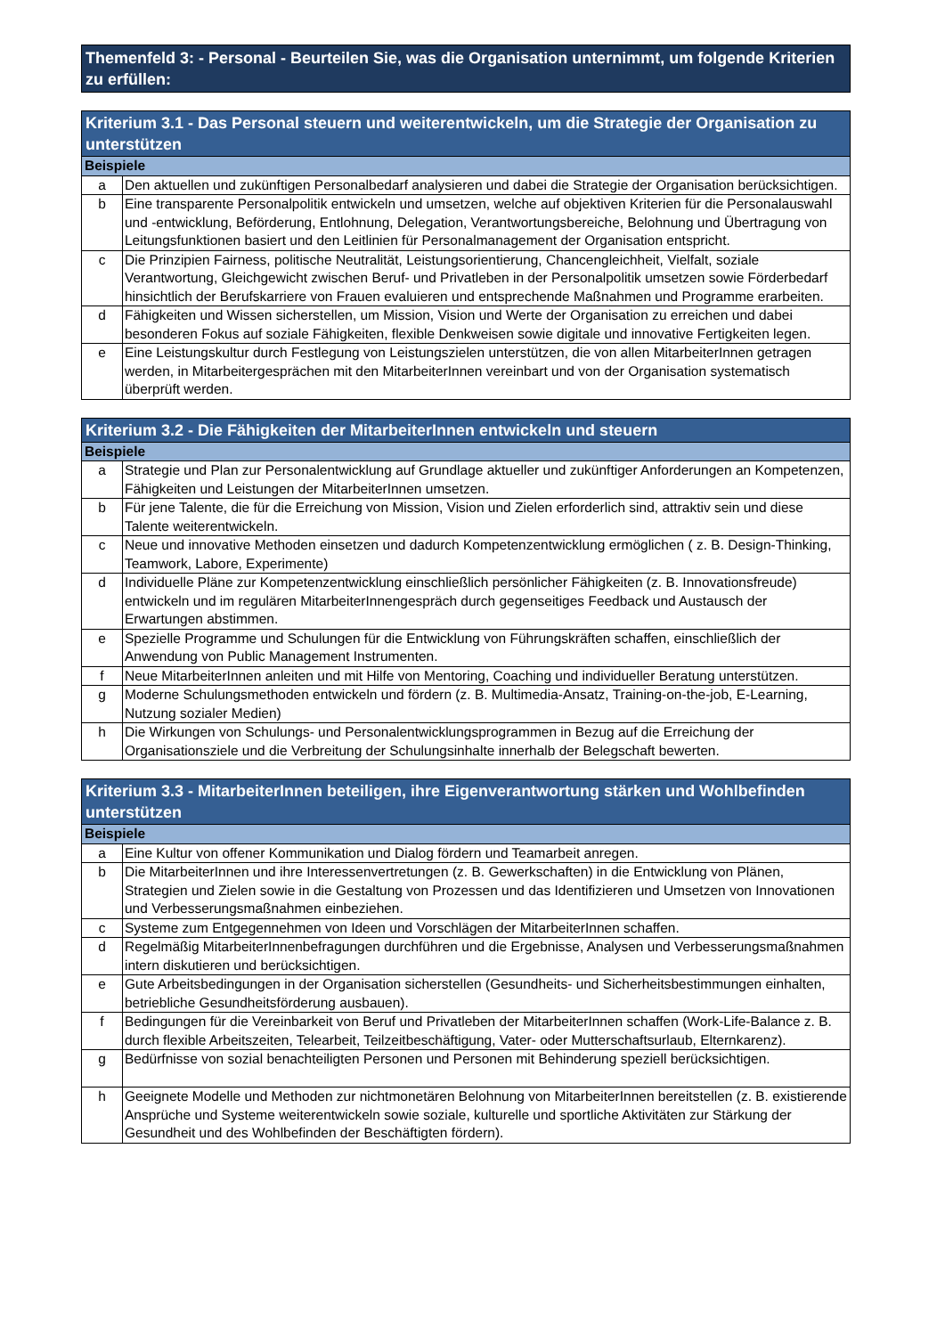Themenfeld 3: - Personal - Beurteilen Sie, was die Organisation unternimmt, um folgende Kriterien zu erfüllen:
| Kriterium 3.1 - Das Personal steuern und weiterentwickeln, um die Strategie der Organisation zu unterstützen | |
| --- | --- |
| Beispiele | |
| a | Den aktuellen und zukünftigen Personalbedarf analysieren und dabei die Strategie der Organisation berücksichtigen. |
| b | Eine transparente Personalpolitik entwickeln und umsetzen, welche auf objektiven Kriterien für die Personalauswahl und -entwicklung, Beförderung, Entlohnung, Delegation, Verantwortungsbereiche, Belohnung und Übertragung von Leitungsfunktionen basiert und den Leitlinien für Personalmanagement der Organisation entspricht. |
| c | Die Prinzipien Fairness, politische Neutralität, Leistungsorientierung, Chancengleichheit, Vielfalt, soziale Verantwortung, Gleichgewicht zwischen Beruf- und Privatleben in der Personalpolitik umsetzen sowie Förderbedarf hinsichtlich der Berufskarriere von Frauen evaluieren und entsprechende Maßnahmen und Programme erarbeiten. |
| d | Fähigkeiten und Wissen sicherstellen, um Mission, Vision und Werte der Organisation zu erreichen und dabei besonderen Fokus auf soziale Fähigkeiten, flexible Denkweisen sowie digitale und innovative Fertigkeiten legen. |
| e | Eine Leistungskultur durch Festlegung von Leistungszielen unterstützen, die von allen MitarbeiterInnen getragen werden, in Mitarbeitergesprächen mit den MitarbeiterInnen vereinbart und von der Organisation systematisch überprüft werden. |
| Kriterium 3.2 - Die Fähigkeiten der MitarbeiterInnen entwickeln und steuern | |
| --- | --- |
| Beispiele | |
| a | Strategie und Plan zur Personalentwicklung auf Grundlage aktueller und zukünftiger Anforderungen an Kompetenzen, Fähigkeiten und Leistungen der MitarbeiterInnen umsetzen. |
| b | Für jene Talente, die für die Erreichung von Mission, Vision und Zielen erforderlich sind, attraktiv sein und diese Talente weiterentwickeln. |
| c | Neue und innovative Methoden einsetzen und dadurch Kompetenzentwicklung ermöglichen ( z. B. Design-Thinking, Teamwork, Labore, Experimente) |
| d | Individuelle Pläne zur Kompetenzentwicklung einschließlich persönlicher Fähigkeiten (z. B. Innovationsfreude) entwickeln und im regulären MitarbeiterInnengespräch durch gegenseitiges Feedback und Austausch der Erwartungen abstimmen. |
| e | Spezielle Programme und Schulungen für die Entwicklung von Führungskräften schaffen, einschließlich der Anwendung von Public Management Instrumenten. |
| f | Neue MitarbeiterInnen anleiten und mit Hilfe von Mentoring, Coaching und individueller Beratung unterstützen. |
| g | Moderne Schulungsmethoden entwickeln und fördern (z. B. Multimedia-Ansatz, Training-on-the-job, E-Learning, Nutzung sozialer Medien) |
| h | Die Wirkungen von Schulungs- und Personalentwicklungsprogrammen in Bezug auf die Erreichung der Organisationsziele und die Verbreitung der Schulungsinhalte innerhalb der Belegschaft bewerten. |
| Kriterium 3.3 - MitarbeiterInnen beteiligen, ihre Eigenverantwortung stärken und Wohlbefinden unterstützen | |
| --- | --- |
| Beispiele | |
| a | Eine Kultur von offener Kommunikation und Dialog fördern und Teamarbeit anregen. |
| b | Die MitarbeiterInnen und ihre Interessenvertretungen (z. B. Gewerkschaften) in die Entwicklung von Plänen, Strategien und Zielen sowie in die Gestaltung von Prozessen und das Identifizieren und Umsetzen von Innovationen und Verbesserungsmaßnahmen einbeziehen. |
| c | Systeme zum Entgegennehmen von Ideen und Vorschlägen der MitarbeiterInnen schaffen. |
| d | Regelmäßig MitarbeiterInnenbefragungen durchführen und die Ergebnisse, Analysen und Verbesserungsmaßnahmen intern diskutieren und berücksichtigen. |
| e | Gute Arbeitsbedingungen in der Organisation sicherstellen (Gesundheits- und Sicherheitsbestimmungen einhalten, betriebliche Gesundheitsförderung ausbauen). |
| f | Bedingungen für die Vereinbarkeit von Beruf und Privatleben der MitarbeiterInnen schaffen (Work-Life-Balance z. B. durch flexible Arbeitszeiten, Telearbeit, Teilzeitbeschäftigung, Vater- oder Mutterschaftsurlaub, Elternkarenz). |
| g | Bedürfnisse von sozial benachteiligten Personen und Personen mit Behinderung speziell berücksichtigen. |
| h | Geeignete Modelle und Methoden zur nichtmonetären Belohnung von MitarbeiterInnen bereitstellen (z. B. existierende Ansprüche und Systeme weiterentwickeln sowie soziale, kulturelle und sportliche Aktivitäten zur Stärkung der Gesundheit und des Wohlbefinden der Beschäftigten fördern). |